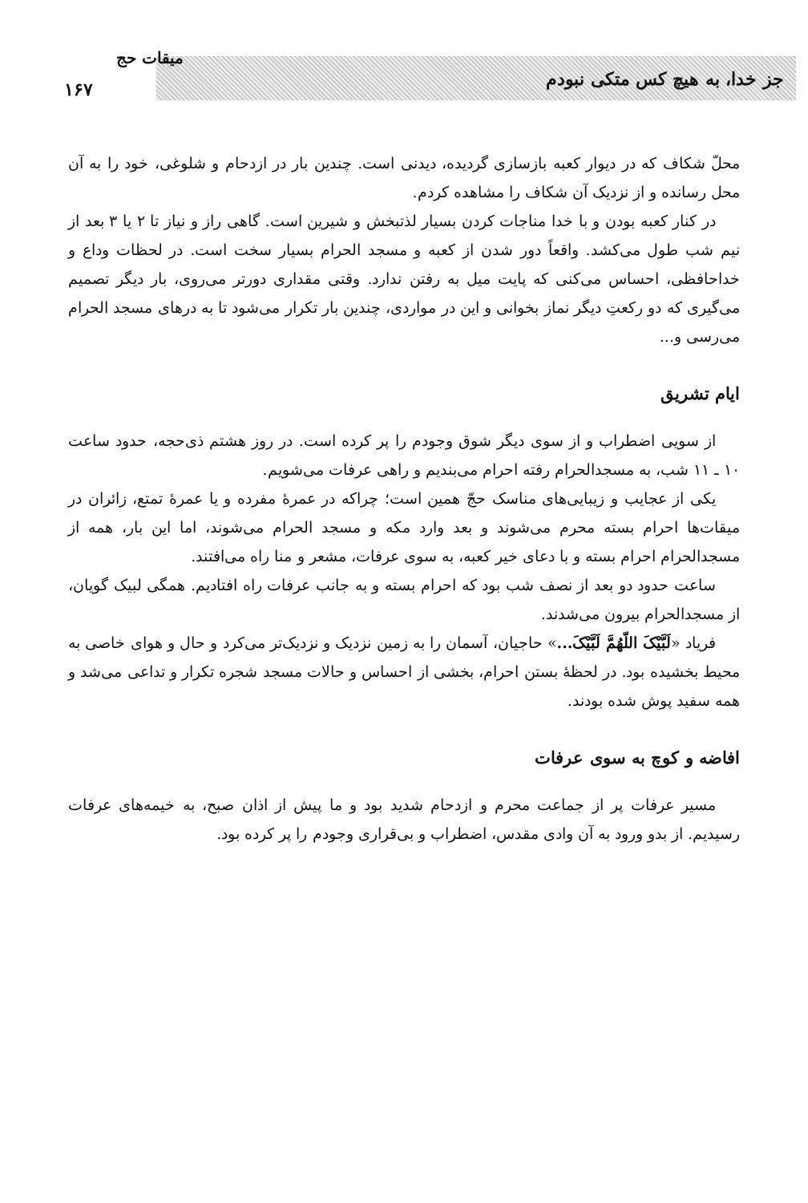جز خدا، به هیچ کس متکی نبودم
میقات حج
۱۶۷
محلّ شکاف که در دیوار کعبه بازسازی گردیده، دیدنی است. چندین بار در ازدحام و شلوغی، خود را به آن محل رسانده و از نزدیک آن شکاف را مشاهده کردم.
در کنار کعبه بودن و با خدا مناجات کردن بسیار لذتبخش و شیرین است. گاهی راز و نیاز تا ۲ یا ۳ بعد از نیم شب طول می‌کشد. واقعاً دور شدن از کعبه و مسجد الحرام بسیار سخت است. در لحظات وداع و خداحافظی، احساس می‌کنی که پایت میل به رفتن ندارد. وقتی مقداری دورتر می‌روی، بار دیگر تصمیم می‌گیری که دو رکعتِ دیگر نماز بخوانی و این در مواردی، چندین بار تکرار می‌شود تا به درهای مسجد الحرام می‌رسی و...
ایام تشریق
از سویی اضطراب و از سوی دیگر شوق وجودم را پر کرده است. در روز هشتم ذی‌حجه، حدود ساعت ۱۰ ـ ۱۱ شب، به مسجدالحرام رفته احرام می‌بندیم و راهی عرفات می‌شویم.
یکی از عجایب و زیبایی‌های مناسک حجّ همین است؛ چراکه در عمرهٔ مفرده و یا عمرهٔ تمتع، زائران در میقات‌ها احرام بسته محرم می‌شوند و بعد وارد مکه و مسجد الحرام می‌شوند، اما این بار، همه از مسجدالحرام احرام بسته و با دعای خیر کعبه، به سوی عرفات، مشعر و منا راه می‌افتند.
ساعت حدود دو بعد از نصف شب بود که احرام بسته و به جانب عرفات راه افتادیم. همگی لبیک گویان، از مسجدالحرام بیرون می‌شدند.
فریاد «لَبَّیْکَ اللّهُمَّ لَبَّیْکَ...» حاجیان، آسمان را به زمین نزدیک و نزدیک‌تر می‌کرد و حال و هوای خاصی به محیط بخشیده بود. در لحظهٔ بستن احرام، بخشی از احساس و حالات مسجد شجره تکرار و تداعی می‌شد و همه سفید پوش شده بودند.
افاضه و کوچ به سوی عرفات
مسیر عرفات پر از جماعت محرم و ازدحام شدید بود و ما پیش از اذان صبح، به خیمه‌های عرفات رسیدیم. از بدو ورود به آن وادی مقدس، اضطراب و بی‌قراری وجودم را پر کرده بود.